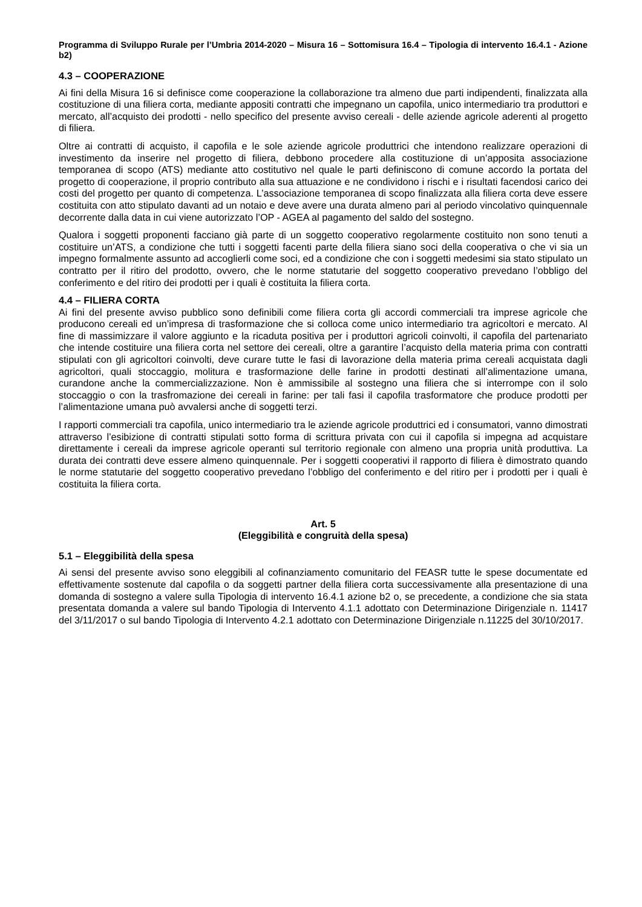Programma di Sviluppo Rurale per l’Umbria 2014-2020 – Misura 16 – Sottomisura 16.4 – Tipologia di intervento 16.4.1 - Azione b2)
4.3 – COOPERAZIONE
Ai fini della Misura 16 si definisce come cooperazione la collaborazione tra almeno due parti indipendenti, finalizzata alla costituzione di una filiera corta, mediante appositi contratti che impegnano un capofila, unico intermediario tra produttori e mercato, all’acquisto dei prodotti - nello specifico del presente avviso cereali - delle aziende agricole aderenti al progetto di filiera.
Oltre ai contratti di acquisto, il capofila e le sole aziende agricole produttrici che intendono realizzare operazioni di investimento da inserire nel progetto di filiera, debbono procedere alla costituzione di un’apposita associazione temporanea di scopo (ATS) mediante atto costitutivo nel quale le parti definiscono di comune accordo la portata del progetto di cooperazione, il proprio contributo alla sua attuazione e ne condividono i rischi e i risultati facendosi carico dei costi del progetto per quanto di competenza. L’associazione temporanea di scopo finalizzata alla filiera corta deve essere costituita con atto stipulato davanti ad un notaio e deve avere una durata almeno pari al periodo vincolativo quinquennale decorrente dalla data in cui viene autorizzato l’OP - AGEA al pagamento del saldo del sostegno.
Qualora i soggetti proponenti facciano già parte di un soggetto cooperativo regolarmente costituito non sono tenuti a costituire un’ATS, a condizione che tutti i soggetti facenti parte della filiera siano soci della cooperativa o che vi sia un impegno formalmente assunto ad accoglierli come soci, ed a condizione che con i soggetti medesimi sia stato stipulato un contratto per il ritiro del prodotto, ovvero, che le norme statutarie del soggetto cooperativo prevedano l’obbligo del conferimento e del ritiro dei prodotti per i quali è costituita la filiera corta.
4.4 – FILIERA CORTA
Ai fini del presente avviso pubblico sono definibili come filiera corta gli accordi commerciali tra imprese agricole che producono cereali ed un’impresa di trasformazione che si colloca come unico intermediario tra agricoltori e mercato. Al fine di massimizzare il valore aggiunto e la ricaduta positiva per i produttori agricoli coinvolti, il capofila del partenariato che intende costituire una filiera corta nel settore dei cereali, oltre a garantire l’acquisto della materia prima con contratti stipulati con gli agricoltori coinvolti, deve curare tutte le fasi di lavorazione della materia prima cereali acquistata dagli agricoltori, quali stoccaggio, molitura e trasformazione delle farine in prodotti destinati all’alimentazione umana, curandone anche la commercializzazione. Non è ammissibile al sostegno una filiera che si interrompe con il solo stoccaggio o con la trasfromazione dei cereali in farine: per tali fasi il capofila trasformatore che produce prodotti per l’alimentazione umana può avvalersi anche di soggetti terzi.
I rapporti commerciali tra capofila, unico intermediario tra le aziende agricole produttrici ed i consumatori, vanno dimostrati attraverso l’esibizione di contratti stipulati sotto forma di scrittura privata con cui il capofila si impegna ad acquistare direttamente i cereali da imprese agricole operanti sul territorio regionale con almeno una propria unità produttiva. La durata dei contratti deve essere almeno quinquennale. Per i soggetti cooperativi il rapporto di filiera è dimostrato quando le norme statutarie del soggetto cooperativo prevedano l’obbligo del conferimento e del ritiro per i prodotti per i quali è costituita la filiera corta.
Art. 5
(Eleggibilità e congruità della spesa)
5.1 – Eleggibilità della spesa
Ai sensi del presente avviso sono eleggibili al cofinanziamento comunitario del FEASR tutte le spese documentate ed effettivamente sostenute dal capofila o da soggetti partner della filiera corta successivamente alla presentazione di una domanda di sostegno a valere sulla Tipologia di intervento 16.4.1 azione b2 o, se precedente, a condizione che sia stata presentata domanda a valere sul bando Tipologia di Intervento 4.1.1 adottato con Determinazione Dirigenziale n. 11417 del 3/11/2017 o sul bando Tipologia di Intervento 4.2.1 adottato con Determinazione Dirigenziale n.11225 del 30/10/2017.